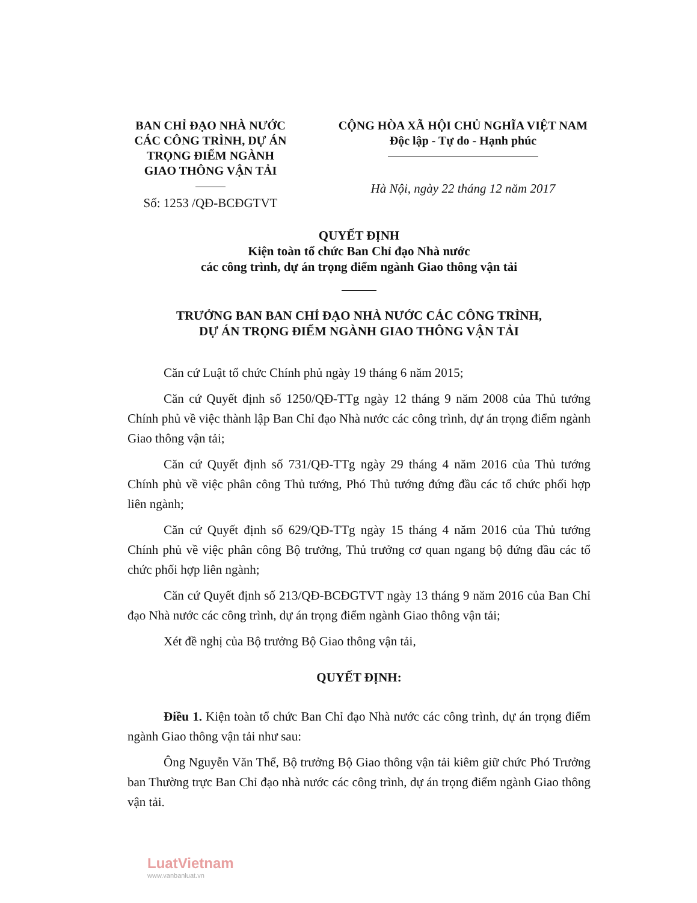BAN CHỈ ĐẠO NHÀ NƯỚC
CÁC CÔNG TRÌNH, DỰ ÁN
TRỌNG ĐIỂM NGÀNH
GIAO THÔNG VẬN TẢI
Số: 1253 /QĐ-BCĐGTVT
CỘNG HÒA XÃ HỘI CHỦ NGHĨA VIỆT NAM
Độc lập - Tự do - Hạnh phúc
Hà Nội, ngày 22 tháng 12 năm 2017
QUYẾT ĐỊNH
Kiện toàn tổ chức Ban Chỉ đạo Nhà nước
các công trình, dự án trọng điểm ngành Giao thông vận tải
TRƯỞNG BAN BAN CHỈ ĐẠO NHÀ NƯỚC CÁC CÔNG TRÌNH,
DỰ ÁN TRỌNG ĐIỂM NGÀNH GIAO THÔNG VẬN TẢI
Căn cứ Luật tổ chức Chính phủ ngày 19 tháng 6 năm 2015;
Căn cứ Quyết định số 1250/QĐ-TTg ngày 12 tháng 9 năm 2008 của Thủ tướng Chính phủ về việc thành lập Ban Chỉ đạo Nhà nước các công trình, dự án trọng điểm ngành Giao thông vận tải;
Căn cứ Quyết định số 731/QĐ-TTg ngày 29 tháng 4 năm 2016 của Thủ tướng Chính phủ về việc phân công Thủ tướng, Phó Thủ tướng đứng đầu các tổ chức phối hợp liên ngành;
Căn cứ Quyết định số 629/QĐ-TTg ngày 15 tháng 4 năm 2016 của Thủ tướng Chính phủ về việc phân công Bộ trưởng, Thủ trưởng cơ quan ngang bộ đứng đầu các tổ chức phối hợp liên ngành;
Căn cứ Quyết định số 213/QĐ-BCĐGTVT ngày 13 tháng 9 năm 2016 của Ban Chỉ đạo Nhà nước các công trình, dự án trọng điểm ngành Giao thông vận tải;
Xét đề nghị của Bộ trưởng Bộ Giao thông vận tải,
QUYẾT ĐỊNH:
Điều 1. Kiện toàn tổ chức Ban Chỉ đạo Nhà nước các công trình, dự án trọng điểm ngành Giao thông vận tải như sau:
Ông Nguyễn Văn Thể, Bộ trưởng Bộ Giao thông vận tải kiêm giữ chức Phó Trưởng ban Thường trực Ban Chỉ đạo nhà nước các công trình, dự án trọng điểm ngành Giao thông vận tải.
LuatVietnam
www.vanbanluat.vn